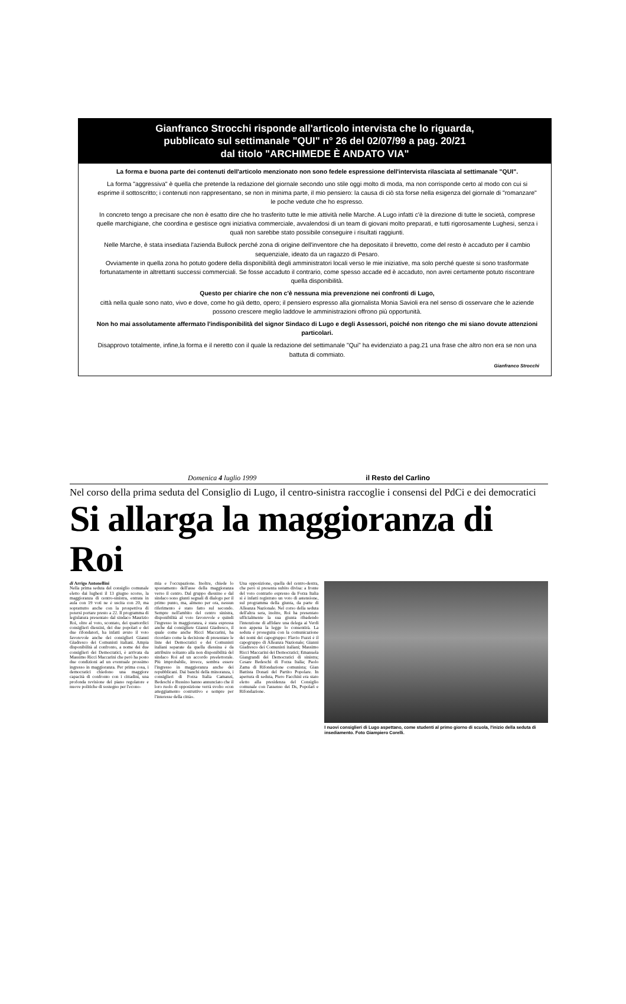Gianfranco Strocchi risponde all'articolo intervista che lo riguarda,
pubblicato sul settimanale "QUI" n° 26 del 02/07/99 a pag. 20/21
dal titolo "ARCHIMEDE È ANDATO VIA"
La forma e buona parte dei contenuti dell'articolo menzionato non sono fedele espressione dell'intervista rilasciata al settimanale "QUI".
La forma "aggressiva" è quella che pretende la redazione del giornale secondo uno stile oggi molto di moda, ma non corrisponde certo al modo con cui si esprime il sottoscritto; i contenuti non rappresentano, se non in minima parte, il mio pensiero: la causa di ciò sta forse nella esigenza del giornale di "romanzare" le poche vedute che ho espresso.
In concreto tengo a precisare che non è esatto dire che ho trasferito tutte le mie attività nelle Marche. A Lugo infatti c'è la direzione di tutte le società, comprese quelle marchigiane, che coordina e gestisce ogni iniziativa commerciale, avvalendosi di un team di giovani molto preparati, e tutti rigorosamente Lughesi, senza i quali non sarebbe stato possibile conseguire i risultati raggiunti.
Nelle Marche, è stata insediata l'azienda Bullock perché zona di origine dell'inventore che ha depositato il brevetto, come del resto è accaduto per il cambio sequenziale, ideato da un ragazzo di Pesaro.
Ovviamente in quella zona ho potuto godere della disponibilità degli amministratori locali verso le mie iniziative, ma solo perché queste si sono trasformate fortunatamente in altrettanti successi commerciali. Se fosse accaduto il contrario, come spesso accade ed è accaduto, non avrei certamente potuto riscontrare quella disponibilità.
Questo per chiarire che non c'è nessuna mia prevenzione nei confronti di Lugo,
città nella quale sono nato, vivo e dove, come ho già detto, opero; il pensiero espresso alla giornalista Monia Savioli era nel senso di osservare che le aziende possono crescere meglio laddove le amministrazioni offrono più opportunità.
Non ho mai assolutamente affermato l'indisponibilità del signor Sindaco di Lugo e degli Assessori, poiché non ritengo che mi siano dovute attenzioni particolari.
Disapprovo totalmente, infine,la forma e il neretto con il quale la redazione del settimanale "Qui" ha evidenziato a pag.21 una frase che altro non era se non una battuta di commiato.
Gianfranco Strocchi
Domenica 4 luglio 1999 il Resto del Carlino
Nel corso della prima seduta del Consiglio di Lugo, il centro-sinistra raccoglie i consensi del PdCi e dei democratici
Si allarga la maggioranza di Roi
di Arrigo Antonellini
Nella prima seduta del consiglio comunale eletto dai lughesi il 13 giugno scorso, la maggioranza di centro-sinistra, entrata in aula con 19 voti ne è uscita con 20, ma soprattutto anche con la prospettiva di potersi portare presto a 22. Il programma di legislatura presentato dal sindaco Maurizio Roi, oltre al voto, scontato, dei quattordici consiglieri diessini, dei due popolari e dei due rifondatori, ha infatti avuto il voto favorevole anche dei consiglieri Gianni Giadresco dei Comunisti italiani. Ampia disponibilità al confronto, a nome dei due consiglieri dei Democratici, è arrivata da Massimo Ricci Maccarini che però ha posto due condizioni ad un eventuale prossimo ingresso in maggioranza. Per prima cosa, i democratici chiedono una maggiore capacità di confronto con i cittadini, una profonda revisione del piano regolatore e nuove politiche di sostegno per l'econo-
mia e l'occupazione. Inoltre, chiede lo spostamento dell'asse della maggioranza verso il centro. Dal gruppo diessino e dal sindaco sono giunti segnali di dialogo per il primo punto, ma, almeno per ora, nessun riferimento è stato fatto sul secondo. Sempre nell'ambito del centro sinistra, disponibilità al voto favorevole e quindi l'ingresso in maggioranza, è stata espressa anche dal consigliere Gianni Giadresco, il quale come anche Ricci Maccarini, ha ricordato come la decisione di presentare le liste dei Democratici e dei Comunisti italiani separate da quella diessina è da attribuire soltanto alla non disponibilità del sindaco Roi ad un accordo preelettorale. Più improbabile, invece, sembra essere l'ingresso in maggioranza anche dei repubblicani. Dai banchi della minoranza, i consiglieri di Forza Italia Camanzi, Bedeschi e Russino hanno annunciato che il loro ruolo di opposizione verrà svolto «con atteggiamento costruttivo e sempre per l'interesse della città».
Una opposizione, quella del centro-destra, che però si presenta subito divisa: a fronte del voto contrario espresso da Forza Italia si è infatti registrato un voto di astensione, sul programma della giunta, da parte di Alleanza Nazionale. Nel corso della seduta dell'altra sera, inoltre, Roi ha presentato ufficialmente la sua giunta ribadendo l'intenzione di affidare una delega ai Verdi non appena la legge lo consentirà. La seduta è proseguita con la comunicazione dei nomi dei capogruppo: Flavio Fuzzi è il capogruppo di Alleanza Nazionale; Gianni Giadresco dei Comunisti italiani; Massimo Ricci Maccarini dei Democratici; Emanuela Giangrandi dei Democratici di sinistra; Cesare Bedeschi di Forza Italia; Paolo Zama di Rifondazione comunista; Gian Battista Donati del Partito Popolare. In apertura di seduta, Piero Facchini era stato eletto alla presidenza del Consiglio comunale con l'assenso dei Ds, Popolari e Rifondazione.
I nuovi consiglieri di Lugo aspettano, come studenti al primo giorno di scuola, l'inizio della seduta di insediamento. Foto Giampiero Corelli.